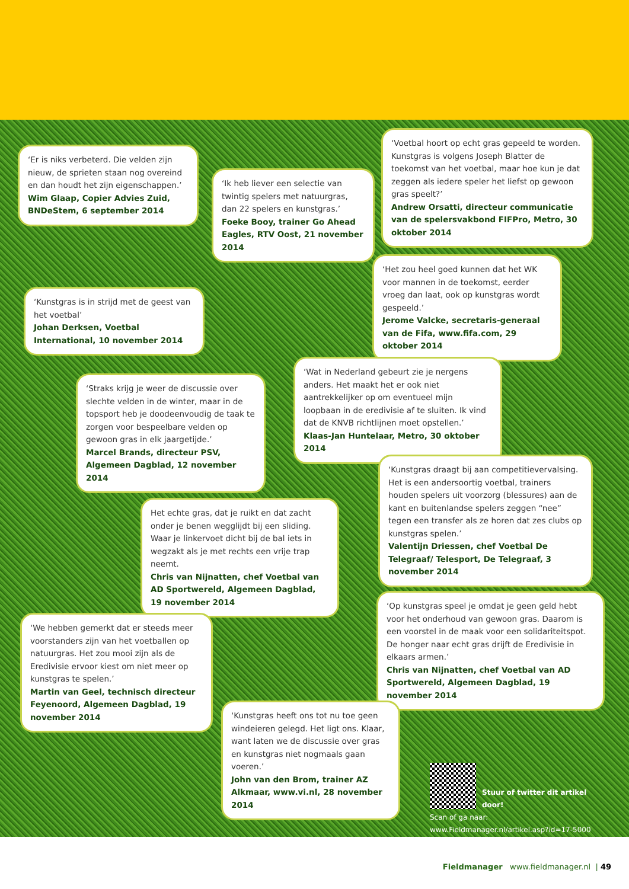‘Er is niks verbeterd. Die velden zijn nieuw, de sprieten staan nog overeind en dan houdt het zijn eigenschappen.’
Wim Glaap, Copier Advies Zuid, BNDeStem, 6 september 2014
‘Ik heb liever een selectie van twintig spelers met natuurgras, dan 22 spelers en kunstgras.’
Foeke Booy, trainer Go Ahead Eagles, RTV Oost, 21 november 2014
‘Voetbal hoort op echt gras gepeeld te worden. Kunstgras is volgens Joseph Blatter de toekomst van het voetbal, maar hoe kun je dat zeggen als iedere speler het liefst op gewoon gras speelt?’
Andrew Orsatti, directeur communicatie van de spelersvakbond FIFPro, Metro, 30 oktober 2014
‘Kunstgras is in strijd met de geest van het voetbal’
Johan Derksen, Voetbal International, 10 november 2014
‘Het zou heel goed kunnen dat het WK voor mannen in de toekomst, eerder vroeg dan laat, ook op kunstgras wordt gespeeld.’
Jerome Valcke, secretaris-generaal van de Fifa, www.fifa.com, 29 oktober 2014
‘Straks krijg je weer de discussie over slechte velden in de winter, maar in de topsport heb je doodeenvoudig de taak te zorgen voor bespeelbare velden op gewoon gras in elk jaargetijde.’
Marcel Brands, directeur PSV, Algemeen Dagblad, 12 november 2014
‘Wat in Nederland gebeurt zie je nergens anders. Het maakt het er ook niet aantrekkelijker op om eventueel mijn loopbaan in de eredivisie af te sluiten. Ik vind dat de KNVB richtlijnen moet opstellen.’
Klaas-Jan Huntelaar, Metro, 30 oktober 2014
‘Kunstgras draagt bij aan competitievervalsing. Het is een andersoortig voetbal, trainers houden spelers uit voorzorg (blessures) aan de kant en buitenlandse spelers zeggen “nee” tegen een transfer als ze horen dat zes clubs op kunstgras spelen.’
Valentijn Driessen, chef Voetbal De Telegraaf/ Telesport, De Telegraaf, 3 november 2014
Het echte gras, dat je ruikt en dat zacht onder je benen wegglijdt bij een sliding. Waar je linkervoet dicht bij de bal iets in wegzakt als je met rechts een vrije trap neemt.
Chris van Nijnatten, chef Voetbal van AD Sportwereld, Algemeen Dagblad, 19 november 2014
‘Op kunstgras speel je omdat je geen geld hebt voor het onderhoud van gewoon gras. Daarom is een voorstel in de maak voor een solidariteitspot. De honger naar echt gras drijft de Eredivisie in elkaars armen.’
Chris van Nijnatten, chef Voetbal van AD Sportwereld, Algemeen Dagblad, 19 november 2014
‘We hebben gemerkt dat er steeds meer voorstanders zijn van het voetballen op natuurgras. Het zou mooi zijn als de Eredivisie ervoor kiest om niet meer op kunstgras te spelen.’
Martin van Geel, technisch directeur Feyenoord, Algemeen Dagblad, 19 november 2014
‘Kunstgras heeft ons tot nu toe geen windeieren gelegd. Het ligt ons. Klaar, want laten we de discussie over gras en kunstgras niet nogmaals gaan voeren.’
John van den Brom, trainer AZ Alkmaar, www.vi.nl, 28 november 2014
Stuur of twitter dit artikel door!
Scan of ga naar:
www.Fieldmanager.nl/artikel.asp?id=17-5000
Fieldmanager www.fieldmanager.nl | 49